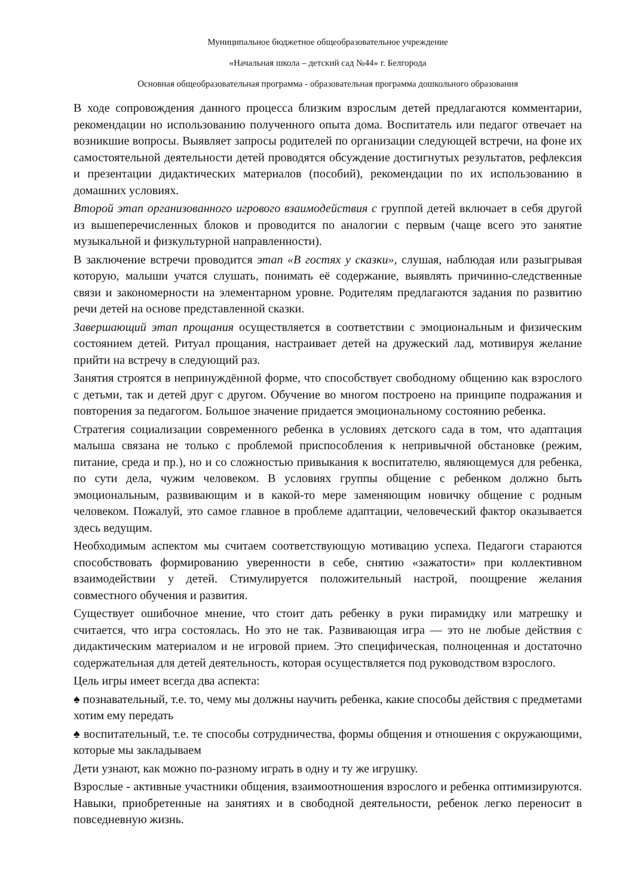Муниципальное бюджетное общеобразовательное учреждение
«Начальная школа – детский сад №44» г. Белгорода
Основная общеобразовательная программа - образовательная программа дошкольного образования
В ходе сопровождения данного процесса близким взрослым детей предлагаются комментарии, рекомендации но использованию полученного опыта дома. Воспитатель или педагог отвечает на возникшие вопросы. Выявляет запросы родителей по организации следующей встречи, на фоне их самостоятельной деятельности детей проводятся обсуждение достигнутых результатов, рефлексия и презентации дидактических материалов (пособий), рекомендации по их использованию в домашних условиях.
Второй этап организованного игрового взаимодействия с группой детей включает в себя другой из вышеперечисленных блоков и проводится по аналогии с первым (чаще всего это занятие музыкальной и физкультурной направленности).
В заключение встречи проводится этап «В гостях у сказки», слушая, наблюдая или разыгрывая которую, малыши учатся слушать, понимать её содержание, выявлять причинно-следственные связи и закономерности на элементарном уровне. Родителям предлагаются задания по развитию речи детей на основе представленной сказки.
Завершающий этап прощания осуществляется в соответствии с эмоциональным и физическим состоянием детей. Ритуал прощания, настраивает детей на дружеский лад, мотивируя желание прийти на встречу в следующий раз.
Занятия строятся в непринуждённой форме, что способствует свободному общению как взрослого с детьми, так и детей друг с другом. Обучение во многом построено на принципе подражания и повторения за педагогом. Большое значение придается эмоциональному состоянию ребенка.
Стратегия социализации современного ребенка в условиях детского сада в том, что адаптация малыша связана не только с проблемой приспособления к непривычной обстановке (режим, питание, среда и пр.), но и со сложностью привыкания к воспитателю, являющемуся для ребенка, по сути дела, чужим человеком. В условиях группы общение с ребенком должно быть эмоциональным, развивающим и в какой-то мере заменяющим новичку общение с родным человеком. Пожалуй, это самое главное в проблеме адаптации, человеческий фактор оказывается здесь ведущим.
Необходимым аспектом мы считаем соответствующую мотивацию успеха. Педагоги стараются способствовать формированию уверенности в себе, снятию «зажатости» при коллективном взаимодействии у детей. Стимулируется положительный настрой, поощрение желания совместного обучения и развития.
Существует ошибочное мнение, что стоит дать ребенку в руки пирамидку или матрешку и считается, что игра состоялась. Но это не так. Развивающая игра — это не любые действия с дидактическим материалом и не игровой прием. Это специфическая, полноценная и достаточно содержательная для детей деятельность, которая осуществляется под руководством взрослого.
Цель игры имеет всегда два аспекта:
♠ познавательный, т.е. то, чему мы должны научить ребенка, какие способы действия с предметами хотим ему передать
♠ воспитательный, т.е. те способы сотрудничества, формы общения и отношения с окружающими, которые мы закладываем
Дети узнают, как можно по-разному играть в одну и ту же игрушку.
Взрослые - активные участники общения, взаимоотношения взрослого и ребенка оптимизируются. Навыки, приобретенные на занятиях и в свободной деятельности, ребенок легко переносит в повседневную жизнь.